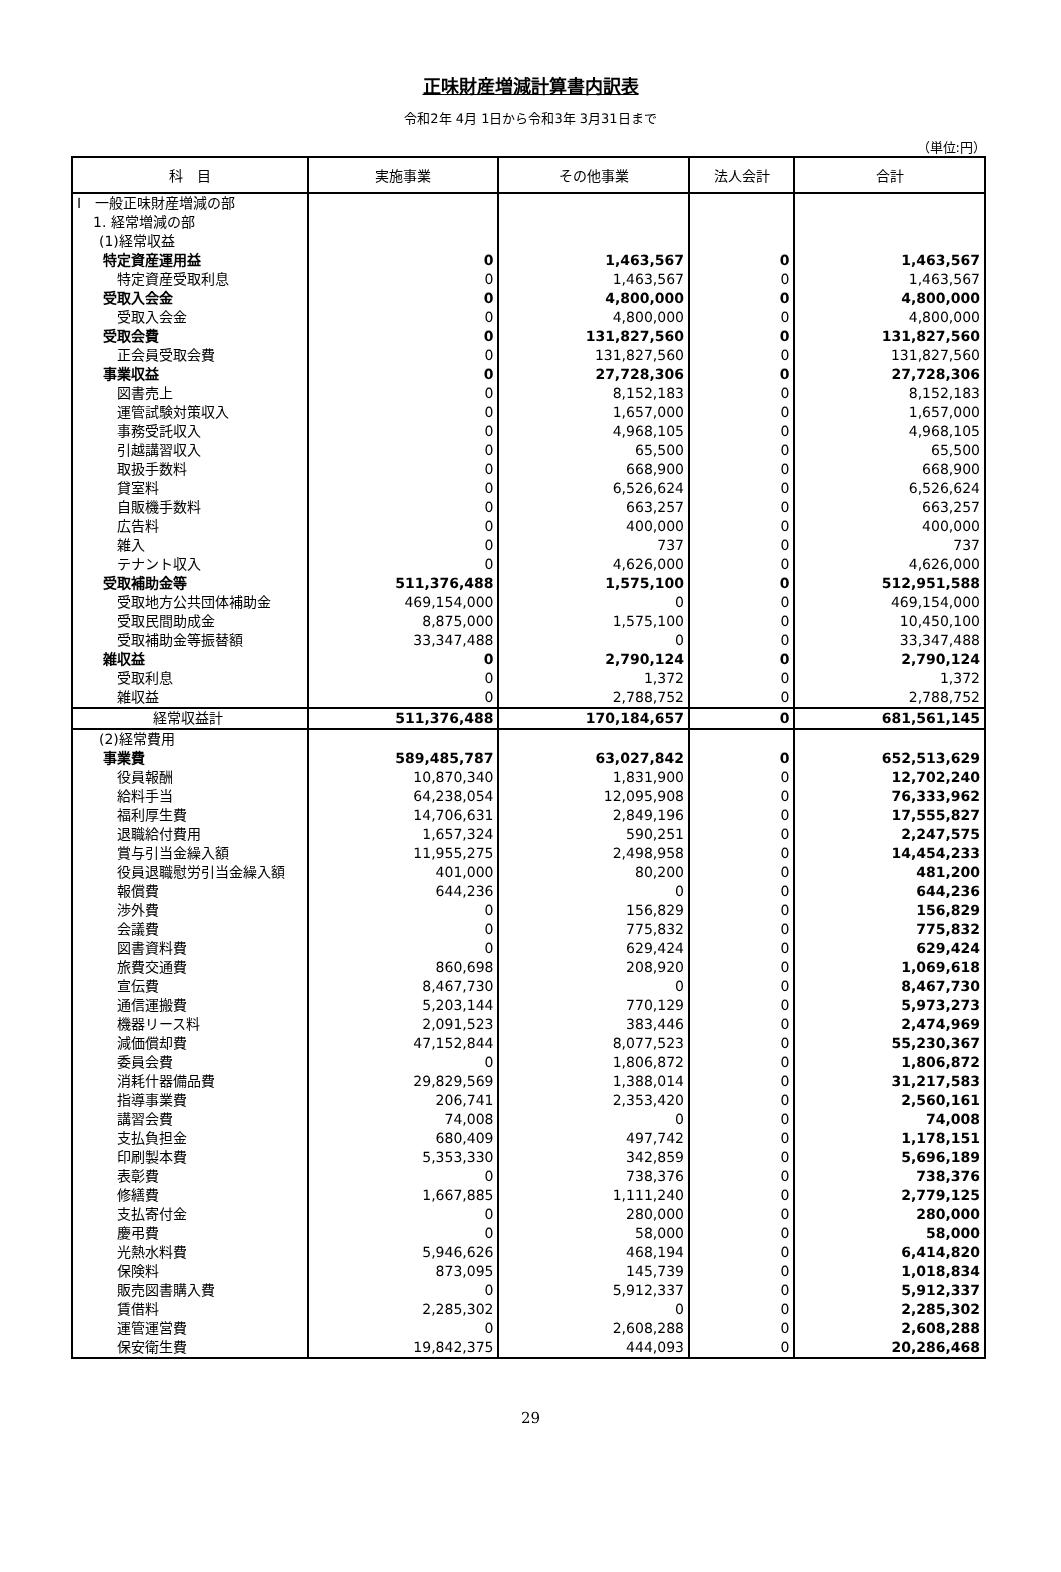正味財産増減計算書内訳表
令和2年 4月 1日から令和3年 3月31日まで
（単位:円）
| 科 目 | 実施事業 | その他事業 | 法人会計 | 合計 |
| --- | --- | --- | --- | --- |
| Ⅰ 一般正味財産増減の部 | | | | |
| 1. 経常増減の部 | | | | |
| (1)経常収益 | | | | |
| 特定資産運用益 | 0 | 1,463,567 | 0 | 1,463,567 |
| 特定資産受取利息 | 0 | 1,463,567 | 0 | 1,463,567 |
| 受取入会金 | 0 | 4,800,000 | 0 | 4,800,000 |
| 受取入会金 | 0 | 4,800,000 | 0 | 4,800,000 |
| 受取会費 | 0 | 131,827,560 | 0 | 131,827,560 |
| 正会員受取会費 | 0 | 131,827,560 | 0 | 131,827,560 |
| 事業収益 | 0 | 27,728,306 | 0 | 27,728,306 |
| 図書売上 | 0 | 8,152,183 | 0 | 8,152,183 |
| 運管試験対策収入 | 0 | 1,657,000 | 0 | 1,657,000 |
| 事務受託収入 | 0 | 4,968,105 | 0 | 4,968,105 |
| 引越講習収入 | 0 | 65,500 | 0 | 65,500 |
| 取扱手数料 | 0 | 668,900 | 0 | 668,900 |
| 貸室料 | 0 | 6,526,624 | 0 | 6,526,624 |
| 自販機手数料 | 0 | 663,257 | 0 | 663,257 |
| 広告料 | 0 | 400,000 | 0 | 400,000 |
| 雑入 | 0 | 737 | 0 | 737 |
| テナント収入 | 0 | 4,626,000 | 0 | 4,626,000 |
| 受取補助金等 | 511,376,488 | 1,575,100 | 0 | 512,951,588 |
| 受取地方公共団体補助金 | 469,154,000 | 0 | 0 | 469,154,000 |
| 受取民間助成金 | 8,875,000 | 1,575,100 | 0 | 10,450,100 |
| 受取補助金等振替額 | 33,347,488 | 0 | 0 | 33,347,488 |
| 雑収益 | 0 | 2,790,124 | 0 | 2,790,124 |
| 受取利息 | 0 | 1,372 | 0 | 1,372 |
| 雑収益 | 0 | 2,788,752 | 0 | 2,788,752 |
| 経常収益計 | 511,376,488 | 170,184,657 | 0 | 681,561,145 |
| (2)経常費用 | | | | |
| 事業費 | 589,485,787 | 63,027,842 | 0 | 652,513,629 |
| 役員報酬 | 10,870,340 | 1,831,900 | 0 | 12,702,240 |
| 給料手当 | 64,238,054 | 12,095,908 | 0 | 76,333,962 |
| 福利厚生費 | 14,706,631 | 2,849,196 | 0 | 17,555,827 |
| 退職給付費用 | 1,657,324 | 590,251 | 0 | 2,247,575 |
| 賞与引当金繰入額 | 11,955,275 | 2,498,958 | 0 | 14,454,233 |
| 役員退職慰労引当金繰入額 | 401,000 | 80,200 | 0 | 481,200 |
| 報償費 | 644,236 | 0 | 0 | 644,236 |
| 渉外費 | 0 | 156,829 | 0 | 156,829 |
| 会議費 | 0 | 775,832 | 0 | 775,832 |
| 図書資料費 | 0 | 629,424 | 0 | 629,424 |
| 旅費交通費 | 860,698 | 208,920 | 0 | 1,069,618 |
| 宣伝費 | 8,467,730 | 0 | 0 | 8,467,730 |
| 通信運搬費 | 5,203,144 | 770,129 | 0 | 5,973,273 |
| 機器リース料 | 2,091,523 | 383,446 | 0 | 2,474,969 |
| 減価償却費 | 47,152,844 | 8,077,523 | 0 | 55,230,367 |
| 委員会費 | 0 | 1,806,872 | 0 | 1,806,872 |
| 消耗什器備品費 | 29,829,569 | 1,388,014 | 0 | 31,217,583 |
| 指導事業費 | 206,741 | 2,353,420 | 0 | 2,560,161 |
| 講習会費 | 74,008 | 0 | 0 | 74,008 |
| 支払負担金 | 680,409 | 497,742 | 0 | 1,178,151 |
| 印刷製本費 | 5,353,330 | 342,859 | 0 | 5,696,189 |
| 表彰費 | 0 | 738,376 | 0 | 738,376 |
| 修繕費 | 1,667,885 | 1,111,240 | 0 | 2,779,125 |
| 支払寄付金 | 0 | 280,000 | 0 | 280,000 |
| 慶弔費 | 0 | 58,000 | 0 | 58,000 |
| 光熱水料費 | 5,946,626 | 468,194 | 0 | 6,414,820 |
| 保険料 | 873,095 | 145,739 | 0 | 1,018,834 |
| 販売図書購入費 | 0 | 5,912,337 | 0 | 5,912,337 |
| 賃借料 | 2,285,302 | 0 | 0 | 2,285,302 |
| 運管運営費 | 0 | 2,608,288 | 0 | 2,608,288 |
| 保安衛生費 | 19,842,375 | 444,093 | 0 | 20,286,468 |
29